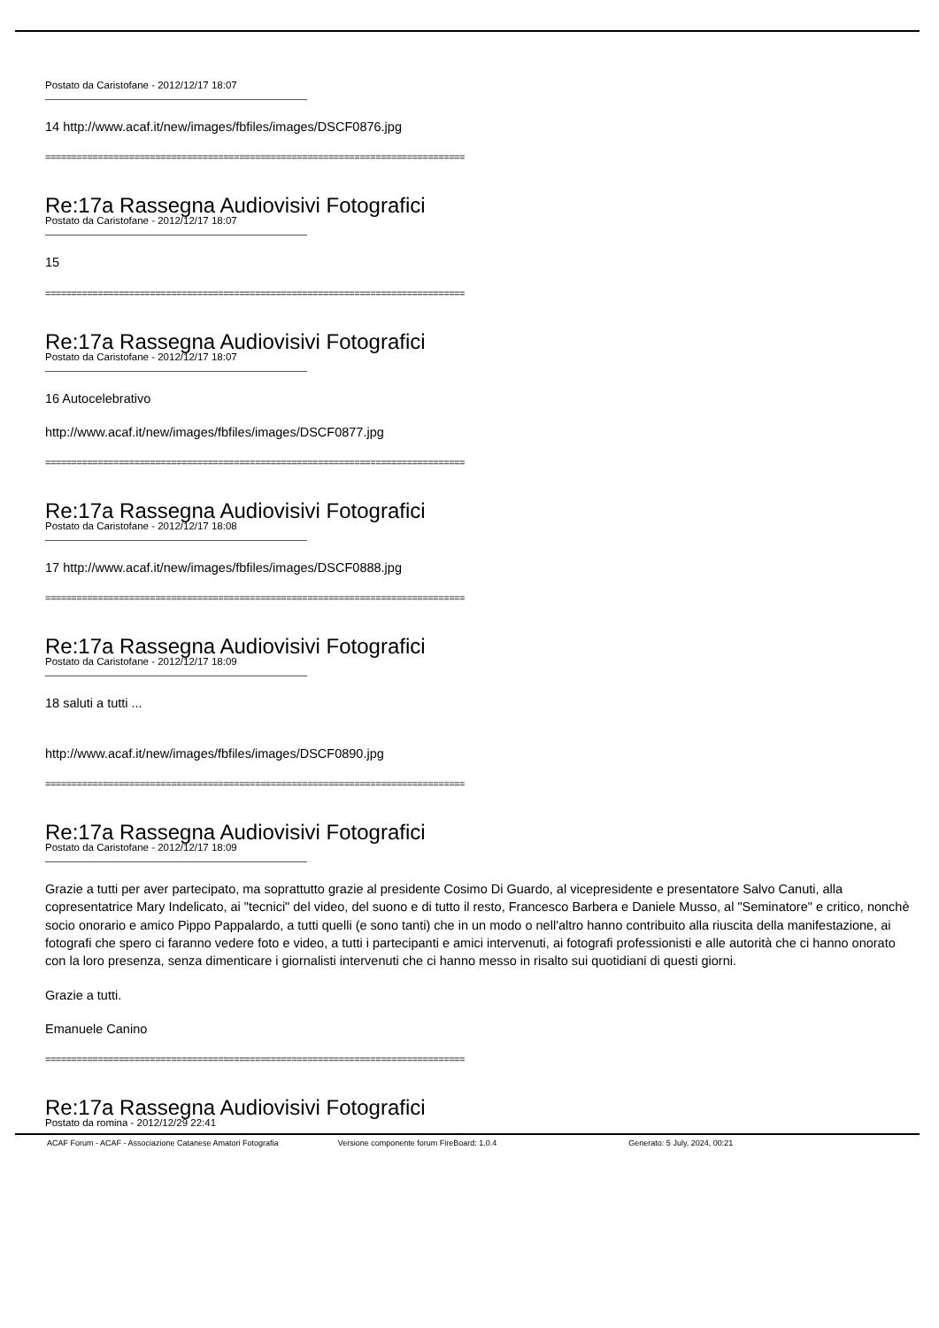Postato da Caristofane - 2012/12/17 18:07
14 http://www.acaf.it/new/images/fbfiles/images/DSCF0876.jpg
================================================================================
Re:17a Rassegna Audiovisivi Fotografici
Postato da Caristofane - 2012/12/17 18:07
15
================================================================================
Re:17a Rassegna Audiovisivi Fotografici
Postato da Caristofane - 2012/12/17 18:07
16 Autocelebrativo
http://www.acaf.it/new/images/fbfiles/images/DSCF0877.jpg
================================================================================
Re:17a Rassegna Audiovisivi Fotografici
Postato da Caristofane - 2012/12/17 18:08
17 http://www.acaf.it/new/images/fbfiles/images/DSCF0888.jpg
================================================================================
Re:17a Rassegna Audiovisivi Fotografici
Postato da Caristofane - 2012/12/17 18:09
18 saluti a tutti ...
http://www.acaf.it/new/images/fbfiles/images/DSCF0890.jpg
================================================================================
Re:17a Rassegna Audiovisivi Fotografici
Postato da Caristofane - 2012/12/17 18:09
Grazie a tutti per aver partecipato, ma soprattutto grazie al presidente Cosimo Di Guardo, al vicepresidente e presentatore Salvo Canuti, alla copresentatrice Mary Indelicato, ai "tecnici" del video, del suono e di tutto il resto, Francesco Barbera e Daniele Musso, al "Seminatore" e critico, nonchè socio onorario e amico Pippo Pappalardo, a tutti quelli (e sono tanti) che in un modo o nell'altro hanno contribuito alla riuscita della manifestazione, ai fotografi che spero ci faranno vedere foto e video, a tutti i partecipanti e amici intervenuti, ai fotografi professionisti e alle autorità che ci hanno onorato con la loro presenza, senza dimenticare i giornalisti intervenuti che ci hanno messo in risalto sui quotidiani di questi giorni.
Grazie a tutti.
Emanuele Canino
================================================================================
Re:17a Rassegna Audiovisivi Fotografici
Postato da romina - 2012/12/29 22:41
ACAF Forum - ACAF - Associazione Catanese Amatori Fotografia Versione componente forum FireBoard: 1.0.4 Generato: 5 July, 2024, 00:21